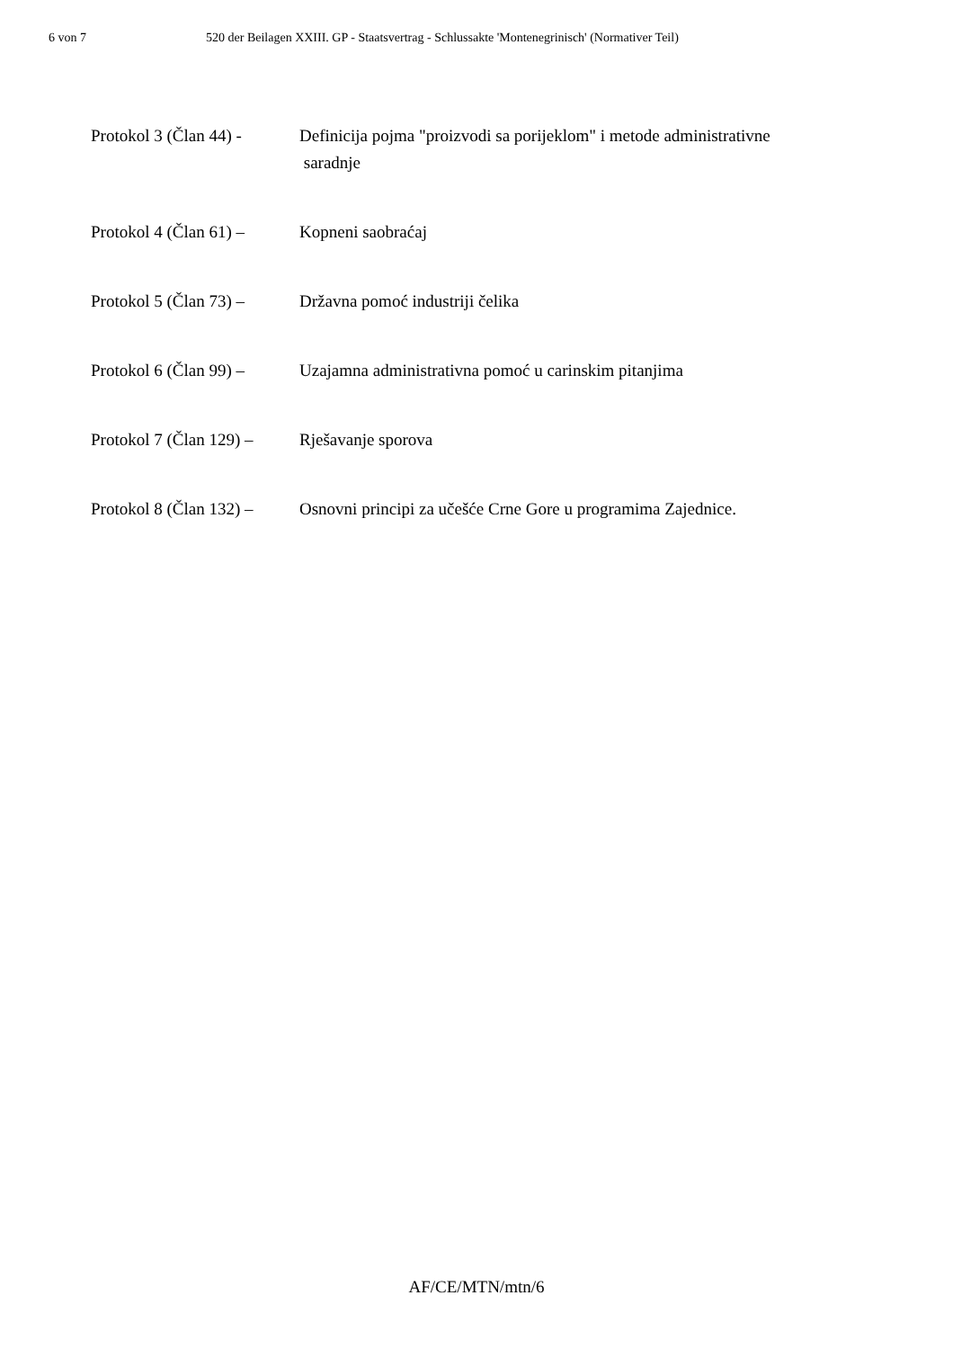6 von 7 520 der Beilagen XXIII. GP - Staatsvertrag - Schlussakte 'Montenegrinisch' (Normativer Teil)
Protokol 3 (Član 44) -
Definicija pojma "proizvodi sa porijeklom" i metode administrativne
saradnje
Protokol 4 (Član 61) –
Kopneni saobraćaj
Protokol 5 (Član 73) –
Državna pomoć industriji čelika
Protokol 6 (Član 99) –
Uzajamna administrativna pomoć u carinskim pitanjima
Protokol 7 (Član 129) –
Rješavanje sporova
Protokol 8 (Član 132) –
Osnovni principi za učešće Crne Gore u programima Zajednice.
AF/CE/MTN/mtn/6